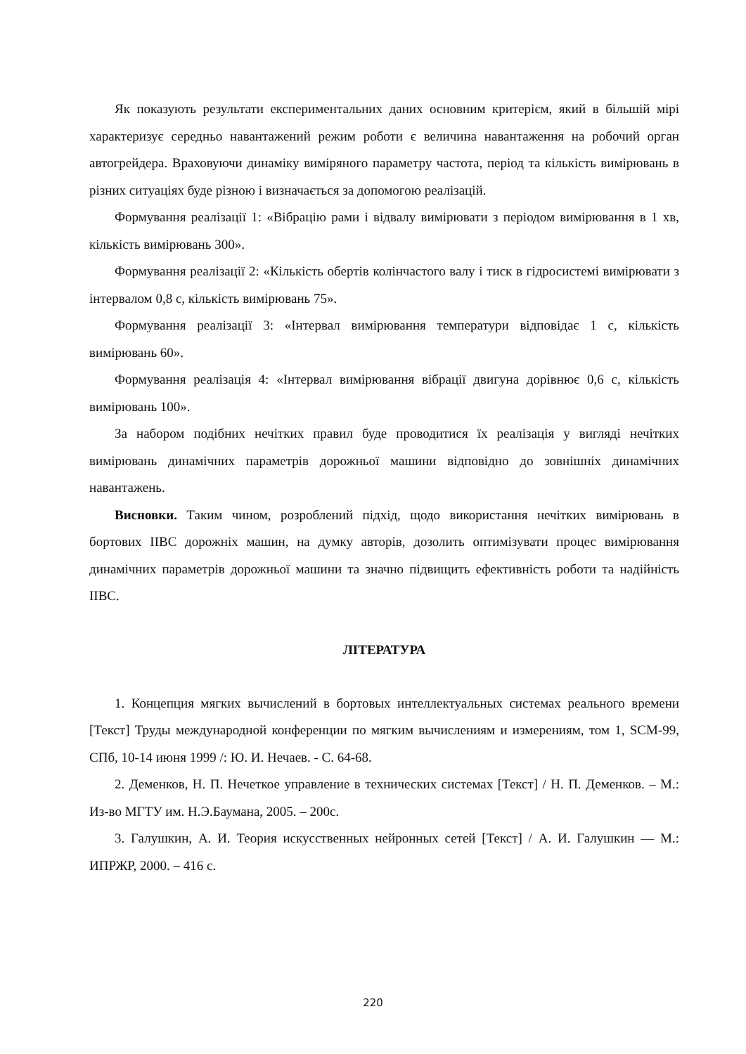Як показують результати експериментальних даних основним критерієм, який в більшій мірі характеризує середньо навантажений режим роботи є величина навантаження на робочий орган автогрейдера. Враховуючи динаміку виміряного параметру частота, період та кількість вимірювань в різних ситуаціях буде різною і визначається за допомогою реалізацій.
Формування реалізації 1: «Вібрацію рами і відвалу вимірювати з періодом вимірювання в 1 хв, кількість вимірювань 300».
Формування реалізації 2: «Кількість обертів колінчастого валу і тиск в гідросистемі вимірювати з інтервалом 0,8 с, кількість вимірювань 75».
Формування реалізації 3: «Інтервал вимірювання температури відповідає 1 с, кількість вимірювань 60».
Формування реалізація 4: «Інтервал вимірювання вібрації двигуна дорівнює 0,6 с, кількість вимірювань 100».
За набором подібних нечітких правил буде проводитися їх реалізація у вигляді нечітких вимірювань динамічних параметрів дорожньої машини відповідно до зовнішніх динамічних навантажень.
Висновки. Таким чином, розроблений підхід, щодо використання нечітких вимірювань в бортових ІІВС дорожніх машин, на думку авторів, дозолить оптимізувати процес вимірювання динамічних параметрів дорожньої машини та значно підвищить ефективність роботи та надійність ІІВС.
ЛІТЕРАТУРА
1. Концепция мягких вычислений в бортовых интеллектуальных системах реального времени [Текст] Труды международной конференции по мягким вычислениям и измерениям, том 1, SCM-99, СПб, 10-14 июня 1999 /: Ю. И. Нечаев. - С. 64-68.
2. Деменков, Н. П. Нечеткое управление в технических системах [Текст] / Н. П. Деменков. – М.: Из-во МГТУ им. Н.Э.Баумана, 2005. – 200с.
3. Галушкин, А. И. Теория искусственных нейронных сетей [Текст] / А. И. Галушкин — М.: ИПРЖР, 2000. – 416 с.
220